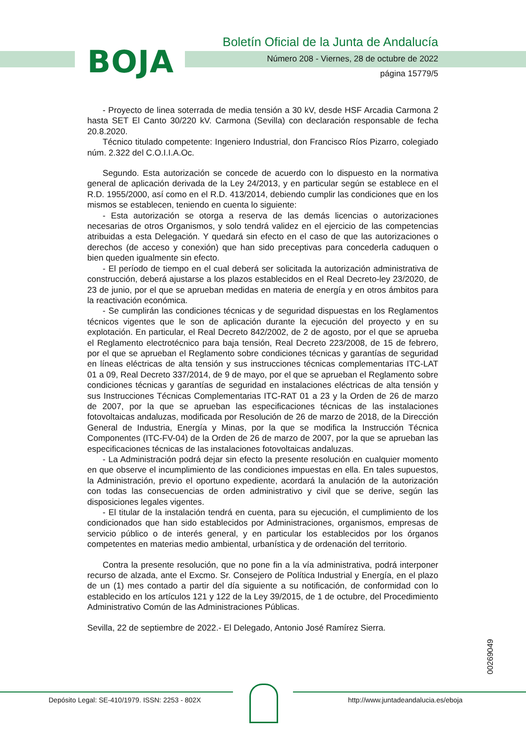BOJA
Boletín Oficial de la Junta de Andalucía
Número 208 - Viernes, 28 de octubre de 2022
página 15779/5
- Proyecto de linea soterrada de media tensión a 30 kV, desde HSF Arcadia Carmona 2 hasta SET El Canto 30/220 kV. Carmona (Sevilla) con declaración responsable de fecha 20.8.2020.
Técnico titulado competente: Ingeniero Industrial, don Francisco Ríos Pizarro, colegiado núm. 2.322 del C.O.I.I.A.Oc.
Segundo. Esta autorización se concede de acuerdo con lo dispuesto en la normativa general de aplicación derivada de la Ley 24/2013, y en particular según se establece en el R.D. 1955/2000, así como en el R.D. 413/2014, debiendo cumplir las condiciones que en los mismos se establecen, teniendo en cuenta lo siguiente:
- Esta autorización se otorga a reserva de las demás licencias o autorizaciones necesarias de otros Organismos, y solo tendrá validez en el ejercicio de las competencias atribuidas a esta Delegación. Y quedará sin efecto en el caso de que las autorizaciones o derechos (de acceso y conexión) que han sido preceptivas para concederla caduquen o bien queden igualmente sin efecto.
- El período de tiempo en el cual deberá ser solicitada la autorización administrativa de construcción, deberá ajustarse a los plazos establecidos en el Real Decreto-ley 23/2020, de 23 de junio, por el que se aprueban medidas en materia de energía y en otros ámbitos para la reactivación económica.
- Se cumplirán las condiciones técnicas y de seguridad dispuestas en los Reglamentos técnicos vigentes que le son de aplicación durante la ejecución del proyecto y en su explotación. En particular, el Real Decreto 842/2002, de 2 de agosto, por el que se aprueba el Reglamento electrotécnico para baja tensión, Real Decreto 223/2008, de 15 de febrero, por el que se aprueban el Reglamento sobre condiciones técnicas y garantías de seguridad en líneas eléctricas de alta tensión y sus instrucciones técnicas complementarias ITC-LAT 01 a 09, Real Decreto 337/2014, de 9 de mayo, por el que se aprueban el Reglamento sobre condiciones técnicas y garantías de seguridad en instalaciones eléctricas de alta tensión y sus Instrucciones Técnicas Complementarias ITC-RAT 01 a 23 y la Orden de 26 de marzo de 2007, por la que se aprueban las especificaciones técnicas de las instalaciones fotovoltaicas andaluzas, modificada por Resolución de 26 de marzo de 2018, de la Dirección General de Industria, Energía y Minas, por la que se modifica la Instrucción Técnica Componentes (ITC-FV-04) de la Orden de 26 de marzo de 2007, por la que se aprueban las especificaciones técnicas de las instalaciones fotovoltaicas andaluzas.
- La Administración podrá dejar sin efecto la presente resolución en cualquier momento en que observe el incumplimiento de las condiciones impuestas en ella. En tales supuestos, la Administración, previo el oportuno expediente, acordará la anulación de la autorización con todas las consecuencias de orden administrativo y civil que se derive, según las disposiciones legales vigentes.
- El titular de la instalación tendrá en cuenta, para su ejecución, el cumplimiento de los condicionados que han sido establecidos por Administraciones, organismos, empresas de servicio público o de interés general, y en particular los establecidos por los órganos competentes en materias medio ambiental, urbanística y de ordenación del territorio.
Contra la presente resolución, que no pone fin a la vía administrativa, podrá interponer recurso de alzada, ante el Excmo. Sr. Consejero de Política Industrial y Energía, en el plazo de un (1) mes contado a partir del día siguiente a su notificación, de conformidad con lo establecido en los artículos 121 y 122 de la Ley 39/2015, de 1 de octubre, del Procedimiento Administrativo Común de las Administraciones Públicas.
Sevilla, 22 de septiembre de 2022.- El Delegado, Antonio José Ramírez Sierra.
00269049
Depósito Legal: SE-410/1979. ISSN: 2253 - 802X
http://www.juntadeandalucia.es/eboja